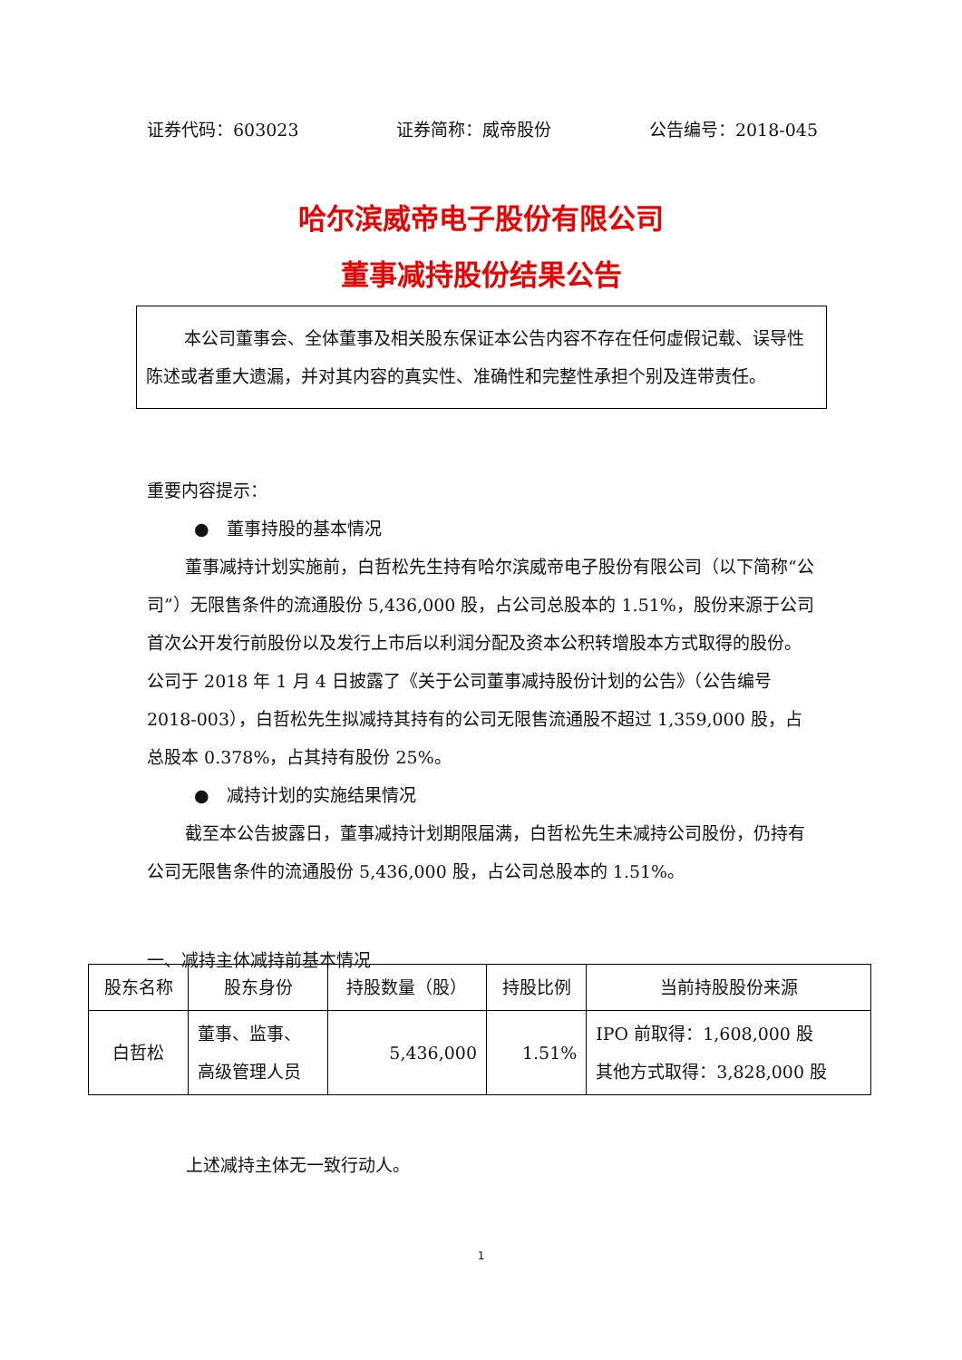证券代码：603023 证券简称：威帝股份 公告编号：2018-045
哈尔滨威帝电子股份有限公司
董事减持股份结果公告
本公司董事会、全体董事及相关股东保证本公告内容不存在任何虚假记载、误导性陈述或者重大遗漏，并对其内容的真实性、准确性和完整性承担个别及连带责任。
重要内容提示：
●　董事持股的基本情况
董事减持计划实施前，白哲松先生持有哈尔滨威帝电子股份有限公司（以下简称“公司”）无限售条件的流通股份 5,436,000 股，占公司总股本的 1.51%，股份来源于公司首次公开发行前股份以及发行上市后以利润分配及资本公积转增股本方式取得的股份。公司于 2018 年 1 月 4 日披露了《关于公司董事减持股份计划的公告》（公告编号 2018-003），白哲松先生拟减持其持有的公司无限售流通股不超过 1,359,000 股，占总股本 0.378%，占其持有股份 25%。
●　减持计划的实施结果情况
截至本公告披露日，董事减持计划期限届满，白哲松先生未减持公司股份，仍持有公司无限售条件的流通股份 5,436,000 股，占公司总股本的 1.51%。
一、减持主体减持前基本情况
| 股东名称 | 股东身份 | 持股数量（股） | 持股比例 | 当前持股股份来源 |
| --- | --- | --- | --- | --- |
| 白哲松 | 董事、监事、 高级管理人员 | 5,436,000 | 1.51% | IPO 前取得：1,608,000 股 其他方式取得：3,828,000 股 |
上述减持主体无一致行动人。
1